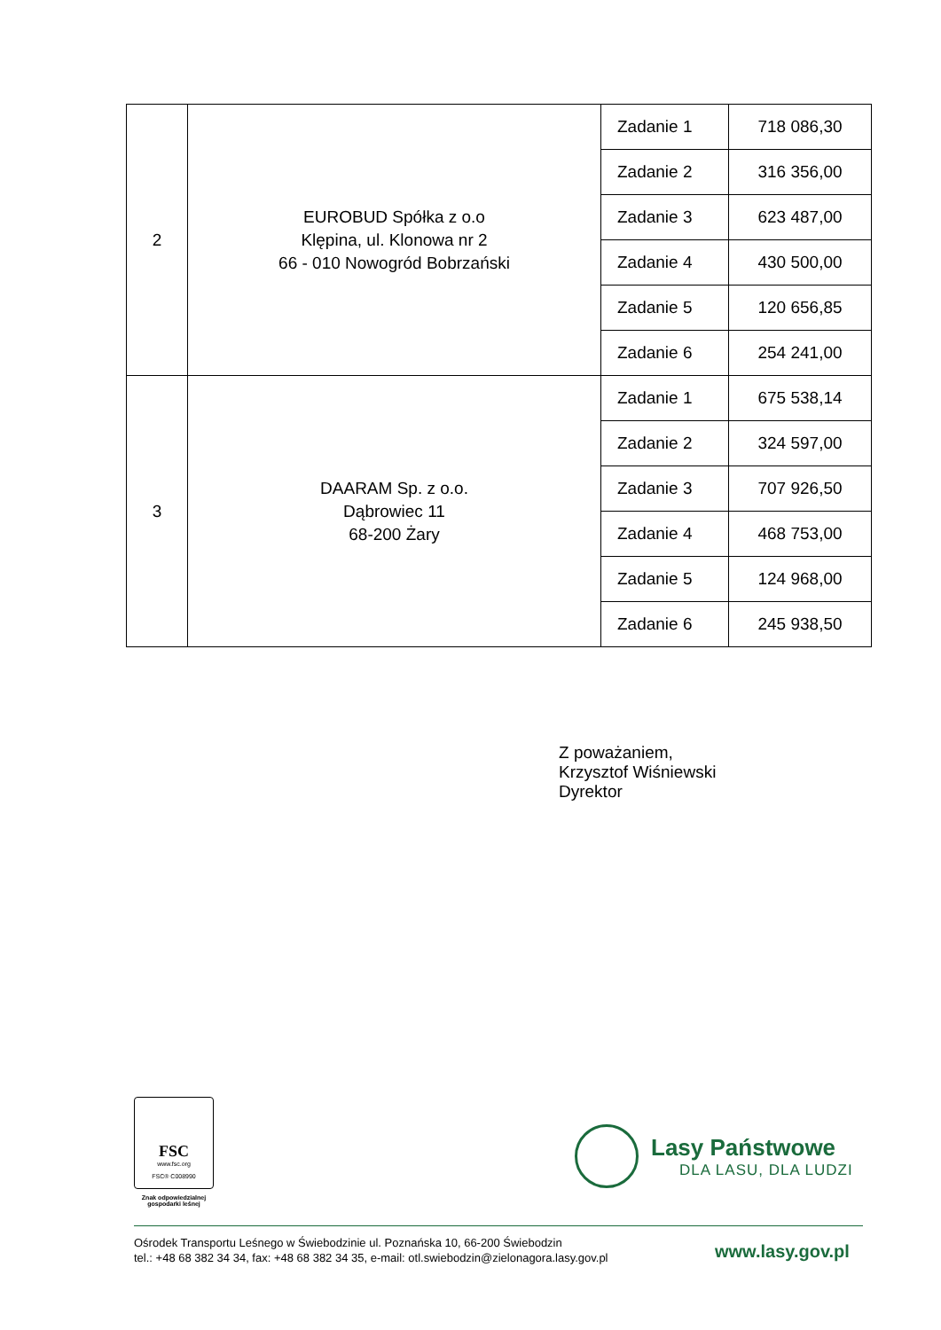| 2 | EUROBUD Spółka z o.o Klępina, ul. Klonowa nr 2 66 - 010 Nowogród Bobrzański | Zadanie 1 | 718 086,30 |
| | | Zadanie 2 | 316 356,00 |
| | | Zadanie 3 | 623 487,00 |
| | | Zadanie 4 | 430 500,00 |
| | | Zadanie 5 | 120 656,85 |
| | | Zadanie 6 | 254 241,00 |
| 3 | DAARAM Sp. z o.o. Dąbrowiec 11 68-200 Żary | Zadanie 1 | 675 538,14 |
| | | Zadanie 2 | 324 597,00 |
| | | Zadanie 3 | 707 926,50 |
| | | Zadanie 4 | 468 753,00 |
| | | Zadanie 5 | 124 968,00 |
| | | Zadanie 6 | 245 938,50 |
Z poważaniem,
Krzysztof Wiśniewski
Dyrektor
FSC
www.fsc.org
FSC® C008990
Znak odpowiedzialnej
gospodarki leśnej
Lasy Państwowe
DLA LASU, DLA LUDZI
Ośrodek Transportu Leśnego w Świebodzinie ul. Poznańska 10, 66-200 Świebodzin
tel.: +48 68 382 34 34, fax: +48 68 382 34 35, e-mail: otl.swiebodzin@zielonagora.lasy.gov.pl
www.lasy.gov.pl